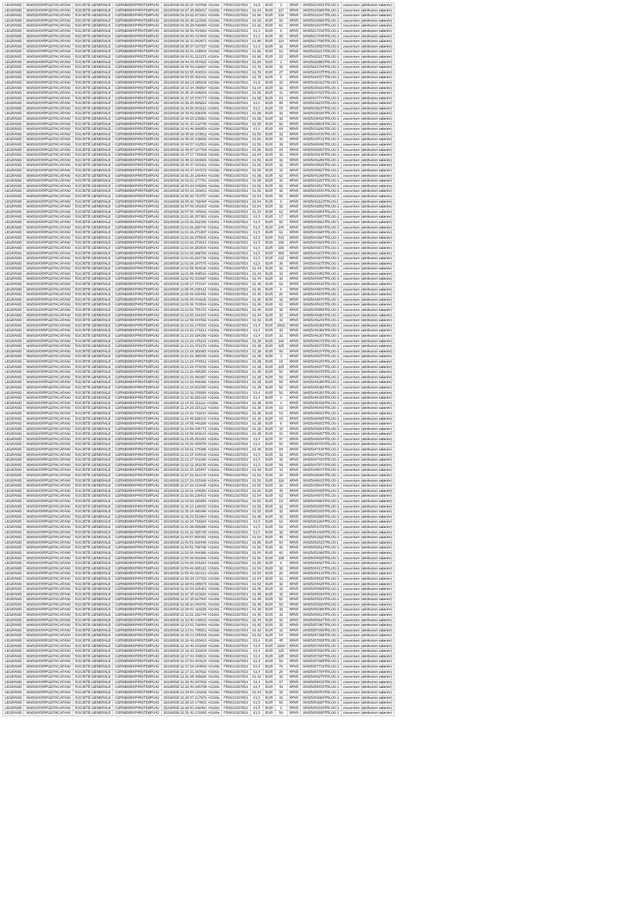| LEGRAND | 969500XXRPGD7HCAFA90 | SOCIETE GENERALE | O2RNE8IBXP4R0TD8PU42 | 20190508 09:20:15.424498 +0100s | FR0010307819 | 61,8 | EUR | 1 | XPAR | 00425013401TRLO0-1 | couverture (attribution salariée) |
| LEGRAND | 969500XXRPGD7HCAFA90 | SOCIETE GENERALE | O2RNE8IBXP4R0TD8PU42 | 20190508 09:27:25.880017 +0100s | FR0010307819 | 61,94 | EUR | 117 | XPAR | 00425015989TRLO0-1 | couverture (attribution salariée) |
| LEGRAND | 969500XXRPGD7HCAFA90 | SOCIETE GENERALE | O2RNE8IBXP4R0TD8PU42 | 20190508 09:29:02.873363 +0100s | FR0010307819 | 61,96 | EUR | 139 | XPAR | 00425016047TRLO0-1 | couverture (attribution salariée) |
| LEGRAND | 969500XXRPGD7HCAFA90 | SOCIETE GENERALE | O2RNE8IBXP4R0TD8PU42 | 20190508 09:29:38.123326 +0100s | FR0010307819 | 61,92 | EUR | 59 | XPAR | 00425016686TRLO0-1 | couverture (attribution salariée) |
| LEGRAND | 969500XXRPGD7HCAFA90 | SOCIETE GENERALE | O2RNE8IBXP4R0TD8PU42 | 20190508 09:30:28.590989 +0100s | FR0010307819 | 61,92 | EUR | 61 | XPAR | 00425016970TRLO0-1 | couverture (attribution salariée) |
| LEGRAND | 969500XXRPGD7HCAFA90 | SOCIETE GENERALE | O2RNE8IBXP4R0TD8PU42 | 20190508 09:30:50.414000 +0100s | FR0010307819 | 61,9 | EUR | 6 | XPAR | 00425017042TRLO0-1 | couverture (attribution salariée) |
| LEGRAND | 969500XXRPGD7HCAFA90 | SOCIETE GENERALE | O2RNE8IBXP4R0TD8PU42 | 20190508 09:30:50.417843 +0100s | FR0010307819 | 61,9 | EUR | 26 | XPAR | 00425017045TRLO0-1 | couverture (attribution salariée) |
| LEGRAND | 969500XXRPGD7HCAFA90 | SOCIETE GENERALE | O2RNE8IBXP4R0TD8PU42 | 20190508 09:32:31.842671 +0100s | FR0010307819 | 61,86 | EUR | 114 | XPAR | 00425017590TRLO0-1 | couverture (attribution salariée) |
| LEGRAND | 969500XXRPGD7HCAFA90 | SOCIETE GENERALE | O2RNE8IBXP4R0TD8PU42 | 20190508 09:35:57.027337 +0100s | FR0010307819 | 61,9 | EUR | 32 | XPAR | 00425018553TRLO0-1 | couverture (attribution salariée) |
| LEGRAND | 969500XXRPGD7HCAFA90 | SOCIETE GENERALE | O2RNE8IBXP4R0TD8PU42 | 20190508 09:42:01.108604 +0100s | FR0010307819 | 61,86 | EUR | 10 | XPAR | 00425020213TRLO0-1 | couverture (attribution salariée) |
| LEGRAND | 969500XXRPGD7HCAFA90 | SOCIETE GENERALE | O2RNE8IBXP4R0TD8PU42 | 20190508 09:42:01.113272 +0100s | FR0010307819 | 61,86 | EUR | 22 | XPAR | 00425020217TRLO0-1 | couverture (attribution salariée) |
| LEGRAND | 969500XXRPGD7HCAFA90 | SOCIETE GENERALE | O2RNE8IBXP4R0TD8PU42 | 20190508 09:44:35.557822 +0100s | FR0010307819 | 61,84 | EUR | 1 | XPAR | 00425020883TRLO0-1 | couverture (attribution salariée) |
| LEGRAND | 969500XXRPGD7HCAFA90 | SOCIETE GENERALE | O2RNE8IBXP4R0TD8PU42 | 20190508 09:46:54.018667 +0100s | FR0010307819 | 61,78 | EUR | 32 | XPAR | 00425021794TRLO0-1 | couverture (attribution salariée) |
| LEGRAND | 969500XXRPGD7HCAFA90 | SOCIETE GENERALE | O2RNE8IBXP4R0TD8PU42 | 20190508 09:53:55.401533 +0100s | FR0010307819 | 61,78 | EUR | 27 | XPAR | 00425024375TRLO0-1 | couverture (attribution salariée) |
| LEGRAND | 969500XXRPGD7HCAFA90 | SOCIETE GENERALE | O2RNE8IBXP4R0TD8PU42 | 20190508 09:53:55.501432 +0100s | FR0010307819 | 61,78 | EUR | 5 | XPAR | 00425024377TRLO0-1 | couverture (attribution salariée) |
| LEGRAND | 969500XXRPGD7HCAFA90 | SOCIETE GENERALE | O2RNE8IBXP4R0TD8PU42 | 20190508 10:00:15.085038 +0100s | FR0010307819 | 61,8 | EUR | 32 | XPAR | 00425026311TRLO0-1 | couverture (attribution salariée) |
| LEGRAND | 969500XXRPGD7HCAFA90 | SOCIETE GENERALE | O2RNE8IBXP4R0TD8PU42 | 20190508 10:33:34.389567 +0100s | FR0010307819 | 61,64 | EUR | 32 | XPAR | 00425036929TRLO0-1 | couverture (attribution salariée) |
| LEGRAND | 969500XXRPGD7HCAFA90 | SOCIETE GENERALE | O2RNE8IBXP4R0TD8PU42 | 20190508 10:35:35.805659 +0100s | FR0010307819 | 61,56 | EUR | 31 | XPAR | 00425037425TRLO0-1 | couverture (attribution salariée) |
| LEGRAND | 969500XXRPGD7HCAFA90 | SOCIETE GENERALE | O2RNE8IBXP4R0TD8PU42 | 20190508 10:37:15.576775 +0100s | FR0010307819 | 61,58 | EUR | 19 | XPAR | 00425037774TRLO0-1 | couverture (attribution salariée) |
| LEGRAND | 969500XXRPGD7HCAFA90 | SOCIETE GENERALE | O2RNE8IBXP4R0TD8PU42 | 20190508 10:39:25.889222 +0100s | FR0010307819 | 61,6 | EUR | 88 | XPAR | 00425038233TRLO0-1 | couverture (attribution salariée) |
| LEGRAND | 969500XXRPGD7HCAFA90 | SOCIETE GENERALE | O2RNE8IBXP4R0TD8PU42 | 20190508 10:39:25.893119 +0100s | FR0010307819 | 61,6 | EUR | 15 | XPAR | 00425038237TRLO0-1 | couverture (attribution salariée) |
| LEGRAND | 969500XXRPGD7HCAFA90 | SOCIETE GENERALE | O2RNE8IBXP4R0TD8PU42 | 20190508 10:39:52.606156 +0100s | FR0010307819 | 61,58 | EUR | 32 | XPAR | 00425038326TRLO0-1 | couverture (attribution salariée) |
| LEGRAND | 969500XXRPGD7HCAFA90 | SOCIETE GENERALE | O2RNE8IBXP4R0TD8PU42 | 20190508 10:40:15.235863 +0100s | FR0010307819 | 61,58 | EUR | 32 | XPAR | 00425038420TRLO0-1 | couverture (attribution salariée) |
| LEGRAND | 969500XXRPGD7HCAFA90 | SOCIETE GENERALE | O2RNE8IBXP4R0TD8PU42 | 20190508 10:41:33.932746 +0100s | FR0010307819 | 61,58 | EUR | 60 | XPAR | 00425038834TRLO0-1 | couverture (attribution salariée) |
| LEGRAND | 969500XXRPGD7HCAFA90 | SOCIETE GENERALE | O2RNE8IBXP4R0TD8PU42 | 20190508 10:43:46.846859 +0100s | FR0010307819 | 61,6 | EUR | 64 | XPAR | 00425039292TRLO0-1 | couverture (attribution salariée) |
| LEGRAND | 969500XXRPGD7HCAFA90 | SOCIETE GENERALE | O2RNE8IBXP4R0TD8PU42 | 20190508 10:45:06.233812 +0100s | FR0010307819 | 61,56 | EUR | 32 | XPAR | 00425039720TRLO0-1 | couverture (attribution salariée) |
| LEGRAND | 969500XXRPGD7HCAFA90 | SOCIETE GENERALE | O2RNE8IBXP4R0TD8PU42 | 20190508 10:45:06.238020 +0100s | FR0010307819 | 61,56 | EUR | 32 | XPAR | 00425039721TRLO0-1 | couverture (attribution salariée) |
| LEGRAND | 969500XXRPGD7HCAFA90 | SOCIETE GENERALE | O2RNE8IBXP4R0TD8PU42 | 20190508 10:46:57.912561 +0100s | FR0010307819 | 61,56 | EUR | 38 | XPAR | 00425040096TRLO0-1 | couverture (attribution salariée) |
| LEGRAND | 969500XXRPGD7HCAFA90 | SOCIETE GENERALE | O2RNE8IBXP4R0TD8PU42 | 20190508 10:46:57.917768 +0100s | FR0010307819 | 61,56 | EUR | 24 | XPAR | 00425040097TRLO0-1 | couverture (attribution salariée) |
| LEGRAND | 969500XXRPGD7HCAFA90 | SOCIETE GENERALE | O2RNE8IBXP4R0TD8PU42 | 20190508 10:47:17.726998 +0100s | FR0010307819 | 61,54 | EUR | 32 | XPAR | 00425040145TRLO0-1 | couverture (attribution salariée) |
| LEGRAND | 969500XXRPGD7HCAFA90 | SOCIETE GENERALE | O2RNE8IBXP4R0TD8PU42 | 20190508 10:48:10.069906 +0100s | FR0010307819 | 61,56 | EUR | 32 | XPAR | 00425040286TRLO0-1 | couverture (attribution salariée) |
| LEGRAND | 969500XXRPGD7HCAFA90 | SOCIETE GENERALE | O2RNE8IBXP4R0TD8PU42 | 20190508 10:49:37.643361 +0100s | FR0010307819 | 61,56 | EUR | 32 | XPAR | 00425040626TRLO0-1 | couverture (attribution salariée) |
| LEGRAND | 969500XXRPGD7HCAFA90 | SOCIETE GENERALE | O2RNE8IBXP4R0TD8PU42 | 20190508 10:49:37.647172 +0100s | FR0010307819 | 61,56 | EUR | 32 | XPAR | 00425040627TRLO0-1 | couverture (attribution salariée) |
| LEGRAND | 969500XXRPGD7HCAFA90 | SOCIETE GENERALE | O2RNE8IBXP4R0TD8PU42 | 20190508 10:51:39.156409 +0100s | FR0010307819 | 61,58 | EUR | 62 | XPAR | 00425041098TRLO0-1 | couverture (attribution salariée) |
| LEGRAND | 969500XXRPGD7HCAFA90 | SOCIETE GENERALE | O2RNE8IBXP4R0TD8PU42 | 20190508 10:52:01.277781 +0100s | FR0010307819 | 61,58 | EUR | 32 | XPAR | 00425041227TRLO0-1 | couverture (attribution salariée) |
| LEGRAND | 969500XXRPGD7HCAFA90 | SOCIETE GENERALE | O2RNE8IBXP4R0TD8PU42 | 20190508 10:53:04.548290 +0100s | FR0010307819 | 61,56 | EUR | 60 | XPAR | 00425041517TRLO0-1 | couverture (attribution salariée) |
| LEGRAND | 969500XXRPGD7HCAFA90 | SOCIETE GENERALE | O2RNE8IBXP4R0TD8PU42 | 20190508 10:53:16.359033 +0100s | FR0010307819 | 61,56 | EUR | 32 | XPAR | 00425041541TRLO0-1 | couverture (attribution salariée) |
| LEGRAND | 969500XXRPGD7HCAFA90 | SOCIETE GENERALE | O2RNE8IBXP4R0TD8PU42 | 20190508 10:55:00.763757 +0100s | FR0010307819 | 61,54 | EUR | 56 | XPAR | 00425042109TRLO0-1 | couverture (attribution salariée) |
| LEGRAND | 969500XXRPGD7HCAFA90 | SOCIETE GENERALE | O2RNE8IBXP4R0TD8PU42 | 20190508 10:55:00.768464 +0100s | FR0010307819 | 61,54 | EUR | 6 | XPAR | 00425042113TRLO0-1 | couverture (attribution salariée) |
| LEGRAND | 969500XXRPGD7HCAFA90 | SOCIETE GENERALE | O2RNE8IBXP4R0TD8PU42 | 20190508 10:57:55.341605 +0100s | FR0010307819 | 61,54 | EUR | 32 | XPAR | 00425042852TRLO0-1 | couverture (attribution salariée) |
| LEGRAND | 969500XXRPGD7HCAFA90 | SOCIETE GENERALE | O2RNE8IBXP4R0TD8PU42 | 20190508 10:57:55.345693 +0100s | FR0010307819 | 61,54 | EUR | 62 | XPAR | 00425042854TRLO0-1 | couverture (attribution salariée) |
| LEGRAND | 969500XXRPGD7HCAFA90 | SOCIETE GENERALE | O2RNE8IBXP4R0TD8PU42 | 20190508 11:01:06.257903 +0100s | FR0010307819 | 61,5 | EUR | 17 | XPAR | 00425043657TRLO0-1 | couverture (attribution salariée) |
| LEGRAND | 969500XXRPGD7HCAFA90 | SOCIETE GENERALE | O2RNE8IBXP4R0TD8PU42 | 20190508 11:01:06.262356 +0100s | FR0010307819 | 61,5 | EUR | 50 | XPAR | 00425043661TRLO0-1 | couverture (attribution salariée) |
| LEGRAND | 969500XXRPGD7HCAFA90 | SOCIETE GENERALE | O2RNE8IBXP4R0TD8PU42 | 20190508 11:01:06.266740 +0100s | FR0010307819 | 61,5 | EUR | 145 | XPAR | 00425043663TRLO0-1 | couverture (attribution salariée) |
| LEGRAND | 969500XXRPGD7HCAFA90 | SOCIETE GENERALE | O2RNE8IBXP4R0TD8PU42 | 20190508 11:01:06.271807 +0100s | FR0010307819 | 61,5 | EUR | 62 | XPAR | 00425043665TRLO0-1 | couverture (attribution salariée) |
| LEGRAND | 969500XXRPGD7HCAFA90 | SOCIETE GENERALE | O2RNE8IBXP4R0TD8PU42 | 20190508 11:01:06.275839 +0100s | FR0010307819 | 61,5 | EUR | 519 | XPAR | 00425043667TRLO0-1 | couverture (attribution salariée) |
| LEGRAND | 969500XXRPGD7HCAFA90 | SOCIETE GENERALE | O2RNE8IBXP4R0TD8PU42 | 20190508 11:01:06.279913 +0100s | FR0010307819 | 61,5 | EUR | 106 | XPAR | 00425043669TRLO0-1 | couverture (attribution salariée) |
| LEGRAND | 969500XXRPGD7HCAFA90 | SOCIETE GENERALE | O2RNE8IBXP4R0TD8PU42 | 20190508 11:01:06.283509 +0100s | FR0010307819 | 61,5 | EUR | 106 | XPAR | 00425043671TRLO0-1 | couverture (attribution salariée) |
| LEGRAND | 969500XXRPGD7HCAFA90 | SOCIETE GENERALE | O2RNE8IBXP4R0TD8PU42 | 20190508 11:01:06.288783 +0100s | FR0010307819 | 61,5 | EUR | 809 | XPAR | 00425043672TRLO0-1 | couverture (attribution salariée) |
| LEGRAND | 969500XXRPGD7HCAFA90 | SOCIETE GENERALE | O2RNE8IBXP4R0TD8PU42 | 20190508 11:01:06.293736 +0100s | FR0010307819 | 61,5 | EUR | 212 | XPAR | 00425043674TRLO0-1 | couverture (attribution salariée) |
| LEGRAND | 969500XXRPGD7HCAFA90 | SOCIETE GENERALE | O2RNE8IBXP4R0TD8PU42 | 20190508 11:01:06.297570 +0100s | FR0010307819 | 61,5 | EUR | 36 | XPAR | 00425043675TRLO0-1 | couverture (attribution salariée) |
| LEGRAND | 969500XXRPGD7HCAFA90 | SOCIETE GENERALE | O2RNE8IBXP4R0TD8PU42 | 20190508 11:01:58.404636 +0100s | FR0010307819 | 61,44 | EUR | 32 | XPAR | 00425043950TRLO0-1 | couverture (attribution salariée) |
| LEGRAND | 969500XXRPGD7HCAFA90 | SOCIETE GENERALE | O2RNE8IBXP4R0TD8PU42 | 20190508 11:01:58.408516 +0100s | FR0010307819 | 61,44 | EUR | 32 | XPAR | 00425043951TRLO0-1 | couverture (attribution salariée) |
| LEGRAND | 969500XXRPGD7HCAFA90 | SOCIETE GENERALE | O2RNE8IBXP4R0TD8PU42 | 20190508 11:02:42.333687 +0100s | FR0010307819 | 61,44 | EUR | 32 | XPAR | 00425044097TRLO0-1 | couverture (attribution salariée) |
| LEGRAND | 969500XXRPGD7HCAFA90 | SOCIETE GENERALE | O2RNE8IBXP4R0TD8PU42 | 20190508 11:05:17.471947 +0100s | FR0010307819 | 61,48 | EUR | 62 | XPAR | 00425044641TRLO0-1 | couverture (attribution salariée) |
| LEGRAND | 969500XXRPGD7HCAFA90 | SOCIETE GENERALE | O2RNE8IBXP4R0TD8PU42 | 20190508 11:06:45.935412 +0100s | FR0010307819 | 61,46 | EUR | 6 | XPAR | 00425044876TRLO0-1 | couverture (attribution salariée) |
| LEGRAND | 969500XXRPGD7HCAFA90 | SOCIETE GENERALE | O2RNE8IBXP4R0TD8PU42 | 20190508 11:06:45.939481 +0100s | FR0010307819 | 61,46 | EUR | 26 | XPAR | 00425044878TRLO0-1 | couverture (attribution salariée) |
| LEGRAND | 969500XXRPGD7HCAFA90 | SOCIETE GENERALE | O2RNE8IBXP4R0TD8PU42 | 20190508 11:06:45.943626 +0100s | FR0010307819 | 61,46 | EUR | 32 | XPAR | 00425044879TRLO0-1 | couverture (attribution salariée) |
| LEGRAND | 969500XXRPGD7HCAFA90 | SOCIETE GENERALE | O2RNE8IBXP4R0TD8PU42 | 20190508 11:09:38.703504 +0100s | FR0010307819 | 61,46 | EUR | 62 | XPAR | 00425045631TRLO0-1 | couverture (attribution salariée) |
| LEGRAND | 969500XXRPGD7HCAFA90 | SOCIETE GENERALE | O2RNE8IBXP4R0TD8PU42 | 20190508 11:10:56.755372 +0100s | FR0010307819 | 61,46 | EUR | 32 | XPAR | 00425045858TRLO0-1 | couverture (attribution salariée) |
| LEGRAND | 969500XXRPGD7HCAFA90 | SOCIETE GENERALE | O2RNE8IBXP4R0TD8PU42 | 20190508 11:12:05.104107 +0100s | FR0010307819 | 61,44 | EUR | 32 | XPAR | 00425046063TRLO0-1 | couverture (attribution salariée) |
| LEGRAND | 969500XXRPGD7HCAFA90 | SOCIETE GENERALE | O2RNE8IBXP4R0TD8PU42 | 20190508 11:12:58.647002 +0100s | FR0010307819 | 61,42 | EUR | 32 | XPAR | 00425046239TRLO0-1 | couverture (attribution salariée) |
| LEGRAND | 969500XXRPGD7HCAFA90 | SOCIETE GENERALE | O2RNE8IBXP4R0TD8PU42 | 20190508 11:13:29.174033 +0100s | FR0010307819 | 61,4 | EUR | 2000 | XPAR | 00425046362TRLO0-1 | couverture (attribution salariée) |
| LEGRAND | 969500XXRPGD7HCAFA90 | SOCIETE GENERALE | O2RNE8IBXP4R0TD8PU42 | 20190508 11:13:29.179213 +0100s | FR0010307819 | 61,4 | EUR | 32 | XPAR | 00425046366TRLO0-1 | couverture (attribution salariée) |
| LEGRAND | 969500XXRPGD7HCAFA90 | SOCIETE GENERALE | O2RNE8IBXP4R0TD8PU42 | 20190508 11:13:29.184380 +0100s | FR0010307819 | 61,4 | EUR | 32 | XPAR | 00425046367TRLO0-1 | couverture (attribution salariée) |
| LEGRAND | 969500XXRPGD7HCAFA90 | SOCIETE GENERALE | O2RNE8IBXP4R0TD8PU42 | 20190508 11:13:29.375231 +0100s | FR0010307819 | 61,38 | EUR | 190 | XPAR | 00425046372TRLO0-1 | couverture (attribution salariée) |
| LEGRAND | 969500XXRPGD7HCAFA90 | SOCIETE GENERALE | O2RNE8IBXP4R0TD8PU42 | 20190508 11:13:29.379179 +0100s | FR0010307819 | 61,38 | EUR | 125 | XPAR | 00425046373TRLO0-1 | couverture (attribution salariée) |
| LEGRAND | 969500XXRPGD7HCAFA90 | SOCIETE GENERALE | O2RNE8IBXP4R0TD8PU42 | 20190508 11:13:29.382983 +0100s | FR0010307819 | 61,38 | EUR | 50 | XPAR | 00425046374TRLO0-1 | couverture (attribution salariée) |
| LEGRAND | 969500XXRPGD7HCAFA90 | SOCIETE GENERALE | O2RNE8IBXP4R0TD8PU42 | 20190508 11:13:29.386646 +0100s | FR0010307819 | 61,38 | EUR | 3 | XPAR | 00425046375TRLO0-1 | couverture (attribution salariée) |
| LEGRAND | 969500XXRPGD7HCAFA90 | SOCIETE GENERALE | O2RNE8IBXP4R0TD8PU42 | 20190508 11:13:29.474812 +0100s | FR0010307819 | 61,38 | EUR | 18 | XPAR | 00425046376TRLO0-1 | couverture (attribution salariée) |
| LEGRAND | 969500XXRPGD7HCAFA90 | SOCIETE GENERALE | O2RNE8IBXP4R0TD8PU42 | 20190508 11:13:29.479640 +0100s | FR0010307819 | 61,38 | EUR | 125 | XPAR | 00425046377TRLO0-1 | couverture (attribution salariée) |
| LEGRAND | 969500XXRPGD7HCAFA90 | SOCIETE GENERALE | O2RNE8IBXP4R0TD8PU42 | 20190508 11:13:29.485255 +0100s | FR0010307819 | 61,38 | EUR | 50 | XPAR | 00425046378TRLO0-1 | couverture (attribution salariée) |
| LEGRAND | 969500XXRPGD7HCAFA90 | SOCIETE GENERALE | O2RNE8IBXP4R0TD8PU42 | 20190508 11:13:29.490957 +0100s | FR0010307819 | 61,38 | EUR | 50 | XPAR | 00425046379TRLO0-1 | couverture (attribution salariée) |
| LEGRAND | 969500XXRPGD7HCAFA90 | SOCIETE GENERALE | O2RNE8IBXP4R0TD8PU42 | 20190508 11:13:29.496680 +0100s | FR0010307819 | 61,38 | EUR | 56 | XPAR | 00425046380TRLO0-1 | couverture (attribution salariée) |
| LEGRAND | 969500XXRPGD7HCAFA90 | SOCIETE GENERALE | O2RNE8IBXP4R0TD8PU42 | 20190508 11:13:29.501655 +0100s | FR0010307819 | 61,38 | EUR | 56 | XPAR | 00425046381TRLO0-1 | couverture (attribution salariée) |
| LEGRAND | 969500XXRPGD7HCAFA90 | SOCIETE GENERALE | O2RNE8IBXP4R0TD8PU42 | 20190508 11:13:30.276809 +0100s | FR0010307819 | 61,4 | EUR | 50 | XPAR | 00425046391TRLO0-1 | couverture (attribution salariée) |
| LEGRAND | 969500XXRPGD7HCAFA90 | SOCIETE GENERALE | O2RNE8IBXP4R0TD8PU42 | 20190508 11:13:30.281018 +0100s | FR0010307819 | 61,4 | EUR | 9 | XPAR | 00425046392TRLO0-1 | couverture (attribution salariée) |
| LEGRAND | 969500XXRPGD7HCAFA90 | SOCIETE GENERALE | O2RNE8IBXP4R0TD8PU42 | 20190508 11:14:20.311110 +0100s | FR0010307819 | 61,38 | EUR | 9 | XPAR | 00425046498TRLO0-1 | couverture (attribution salariée) |
| LEGRAND | 969500XXRPGD7HCAFA90 | SOCIETE GENERALE | O2RNE8IBXP4R0TD8PU42 | 20190508 11:14:20.315122 +0100s | FR0010307819 | 61,38 | EUR | 10 | XPAR | 00425046499TRLO0-1 | couverture (attribution salariée) |
| LEGRAND | 969500XXRPGD7HCAFA90 | SOCIETE GENERALE | O2RNE8IBXP4R0TD8PU42 | 20190508 11:14:20.711643 +0100s | FR0010307819 | 61,38 | EUR | 53 | XPAR | 00425046503TRLO0-1 | couverture (attribution salariée) |
| LEGRAND | 969500XXRPGD7HCAFA90 | SOCIETE GENERALE | O2RNE8IBXP4R0TD8PU42 | 20190508 11:14:48.828134 +0100s | FR0010307819 | 61,36 | EUR | 15 | XPAR | 00425046585TRLO0-1 | couverture (attribution salariée) |
| LEGRAND | 969500XXRPGD7HCAFA90 | SOCIETE GENERALE | O2RNE8IBXP4R0TD8PU42 | 20190508 11:14:58.440206 +0100s | FR0010307819 | 61,38 | EUR | 8 | XPAR | 00425046653TRLO0-1 | couverture (attribution salariée) |
| LEGRAND | 969500XXRPGD7HCAFA90 | SOCIETE GENERALE | O2RNE8IBXP4R0TD8PU42 | 20190508 11:14:58.445771 +0100s | FR0010307819 | 61,38 | EUR | 34 | XPAR | 00425046654TRLO0-1 | couverture (attribution salariée) |
| LEGRAND | 969500XXRPGD7HCAFA90 | SOCIETE GENERALE | O2RNE8IBXP4R0TD8PU42 | 20190508 11:14:58.841163 +0100s | FR0010307819 | 61,38 | EUR | 91 | XPAR | 00425046657TRLO0-1 | couverture (attribution salariée) |
| LEGRAND | 969500XXRPGD7HCAFA90 | SOCIETE GENERALE | O2RNE8IBXP4R0TD8PU42 | 20190508 11:15:05.253381 +0100s | FR0010307819 | 61,4 | EUR | 97 | XPAR | 00425046694TRLO0-1 | couverture (attribution salariée) |
| LEGRAND | 969500XXRPGD7HCAFA90 | SOCIETE GENERALE | O2RNE8IBXP4R0TD8PU42 | 20190508 11:15:09.055578 +0100s | FR0010307819 | 61,4 | EUR | 50 | XPAR | 00425046709TRLO0-1 | couverture (attribution salariée) |
| LEGRAND | 969500XXRPGD7HCAFA90 | SOCIETE GENERALE | O2RNE8IBXP4R0TD8PU42 | 20190508 11:18:01.176086 +0100s | FR0010307819 | 61,48 | EUR | 84 | XPAR | 00425047130TRLO0-1 | couverture (attribution salariée) |
| LEGRAND | 969500XXRPGD7HCAFA90 | SOCIETE GENERALE | O2RNE8IBXP4R0TD8PU42 | 20190508 11:19:27.534939 +0100s | FR0010307819 | 61,5 | EUR | 32 | XPAR | 00425047401TRLO0-1 | couverture (attribution salariée) |
| LEGRAND | 969500XXRPGD7HCAFA90 | SOCIETE GENERALE | O2RNE8IBXP4R0TD8PU42 | 20190508 11:19:27.541000 +0100s | FR0010307819 | 61,5 | EUR | 32 | XPAR | 00425047403TRLO0-1 | couverture (attribution salariée) |
| LEGRAND | 969500XXRPGD7HCAFA90 | SOCIETE GENERALE | O2RNE8IBXP4R0TD8PU42 | 20190508 11:22:12.351155 +0100s | FR0010307819 | 61,5 | EUR | 58 | XPAR | 00425047871TRLO0-1 | couverture (attribution salariée) |
| LEGRAND | 969500XXRPGD7HCAFA90 | SOCIETE GENERALE | O2RNE8IBXP4R0TD8PU42 | 20190508 11:23:15.199457 +0100s | FR0010307819 | 61,48 | EUR | 33 | XPAR | 00425048073TRLO0-1 | couverture (attribution salariée) |
| LEGRAND | 969500XXRPGD7HCAFA90 | SOCIETE GENERALE | O2RNE8IBXP4R0TD8PU42 | 20190508 11:27:22.910176 +0100s | FR0010307819 | 61,52 | EUR | 34 | XPAR | 00425048906TRLO0-1 | couverture (attribution salariée) |
| LEGRAND | 969500XXRPGD7HCAFA90 | SOCIETE GENERALE | O2RNE8IBXP4R0TD8PU42 | 20190508 11:27:29.215928 +0100s | FR0010307819 | 61,52 | EUR | 110 | XPAR | 00425048933TRLO0-1 | couverture (attribution salariée) |
| LEGRAND | 969500XXRPGD7HCAFA90 | SOCIETE GENERALE | O2RNE8IBXP4R0TD8PU42 | 20190508 11:27:29.219636 +0100s | FR0010307819 | 61,52 | EUR | 32 | XPAR | 00425048934TRLO0-1 | couverture (attribution salariée) |
| LEGRAND | 969500XXRPGD7HCAFA90 | SOCIETE GENERALE | O2RNE8IBXP4R0TD8PU42 | 20190508 11:30:01.944059 +0100s | FR0010307819 | 61,56 | EUR | 45 | XPAR | 00425049458TRLO0-1 | couverture (attribution salariée) |
| LEGRAND | 969500XXRPGD7HCAFA90 | SOCIETE GENERALE | O2RNE8IBXP4R0TD8PU42 | 20190508 11:32:09.236423 +0100s | FR0010307819 | 61,54 | EUR | 62 | XPAR | 00425049970TRLO0-1 | couverture (attribution salariée) |
| LEGRAND | 969500XXRPGD7HCAFA90 | SOCIETE GENERALE | O2RNE8IBXP4R0TD8PU42 | 20190508 11:33:09.186851 +0100s | FR0010307819 | 61,52 | EUR | 19 | XPAR | 00425049964TRLO0-1 | couverture (attribution salariée) |
| LEGRAND | 969500XXRPGD7HCAFA90 | SOCIETE GENERALE | O2RNE8IBXP4R0TD8PU42 | 20190508 11:34:13.128033 +0100s | FR0010307819 | 61,52 | EUR | 32 | XPAR | 00425050095TRLO0-1 | couverture (attribution salariée) |
| LEGRAND | 969500XXRPGD7HCAFA90 | SOCIETE GENERALE | O2RNE8IBXP4R0TD8PU42 | 20190508 11:35:24.480996 +0100s | FR0010307819 | 61,52 | EUR | 32 | XPAR | 00425050316TRLO0-1 | couverture (attribution salariée) |
| LEGRAND | 969500XXRPGD7HCAFA90 | SOCIETE GENERALE | O2RNE8IBXP4R0TD8PU42 | 20190508 11:38:23.519964 +0100s | FR0010307819 | 61,48 | EUR | 32 | XPAR | 00425050885TRLO0-1 | couverture (attribution salariée) |
| LEGRAND | 969500XXRPGD7HCAFA90 | SOCIETE GENERALE | O2RNE8IBXP4R0TD8PU42 | 20190508 11:40:15.718264 +0100s | FR0010307819 | 61,5 | EUR | 62 | XPAR | 00425051264TRLO0-1 | couverture (attribution salariée) |
| LEGRAND | 969500XXRPGD7HCAFA90 | SOCIETE GENERALE | O2RNE8IBXP4R0TD8PU42 | 20190508 11:41:08.858080 +0100s | FR0010307819 | 61,5 | EUR | 18 | XPAR | 00425051378TRLO0-1 | couverture (attribution salariée) |
| LEGRAND | 969500XXRPGD7HCAFA90 | SOCIETE GENERALE | O2RNE8IBXP4R0TD8PU42 | 20190508 11:41:19.365738 +0100s | FR0010307819 | 61,5 | EUR | 32 | XPAR | 00425051408TRLO0-1 | couverture (attribution salariée) |
| LEGRAND | 969500XXRPGD7HCAFA90 | SOCIETE GENERALE | O2RNE8IBXP4R0TD8PU42 | 20190508 11:44:57.804381 +0100s | FR0010307819 | 61,54 | EUR | 40 | XPAR | 00425051820TRLO0-1 | couverture (attribution salariée) |
| LEGRAND | 969500XXRPGD7HCAFA90 | SOCIETE GENERALE | O2RNE8IBXP4R0TD8PU42 | 20190508 11:49:51.606496 +0100s | FR0010307819 | 61,56 | EUR | 59 | XPAR | 00425052511TRLO0-1 | couverture (attribution salariée) |
| LEGRAND | 969500XXRPGD7HCAFA90 | SOCIETE GENERALE | O2RNE8IBXP4R0TD8PU42 | 20190508 11:49:51.706706 +0100s | FR0010307819 | 61,56 | EUR | 39 | XPAR | 00425052512TRLO0-1 | couverture (attribution salariée) |
| LEGRAND | 969500XXRPGD7HCAFA90 | SOCIETE GENERALE | O2RNE8IBXP4R0TD8PU42 | 20190508 11:52:06.994986 +0100s | FR0010307819 | 61,54 | EUR | 60 | XPAR | 00425052968TRLO0-1 | couverture (attribution salariée) |
| LEGRAND | 969500XXRPGD7HCAFA90 | SOCIETE GENERALE | O2RNE8IBXP4R0TD8PU42 | 20190508 11:59:06.669999 +0100s | FR0010307819 | 61,56 | EUR | 108 | XPAR | 00425054025TRLO0-1 | couverture (attribution salariée) |
| LEGRAND | 969500XXRPGD7HCAFA90 | SOCIETE GENERALE | O2RNE8IBXP4R0TD8PU42 | 20190508 11:59:06.676264 +0100s | FR0010307819 | 61,56 | EUR | 6 | XPAR | 00425054027TRLO0-1 | couverture (attribution salariée) |
| LEGRAND | 969500XXRPGD7HCAFA90 | SOCIETE GENERALE | O2RNE8IBXP4R0TD8PU42 | 20190508 11:59:40.005121 +0100s | FR0010307819 | 61,54 | EUR | 32 | XPAR | 00425054137TRLO0-1 | couverture (attribution salariée) |
| LEGRAND | 969500XXRPGD7HCAFA90 | SOCIETE GENERALE | O2RNE8IBXP4R0TD8PU42 | 20190508 11:59:40.010113 +0100s | FR0010307819 | 61,54 | EUR | 20 | XPAR | 00425054139TRLO0-1 | couverture (attribution salariée) |
| LEGRAND | 969500XXRPGD7HCAFA90 | SOCIETE GENERALE | O2RNE8IBXP4R0TD8PU42 | 20190508 12:00:34.157316 +0100s | FR0010307819 | 61,54 | EUR | 32 | XPAR | 00425054525TRLO0-1 | couverture (attribution salariée) |
| LEGRAND | 969500XXRPGD7HCAFA90 | SOCIETE GENERALE | O2RNE8IBXP4R0TD8PU42 | 20190508 12:00:59.085576 +0100s | FR0010307819 | 61,52 | EUR | 32 | XPAR | 00425054625TRLO0-1 | couverture (attribution salariée) |
| LEGRAND | 969500XXRPGD7HCAFA90 | SOCIETE GENERALE | O2RNE8IBXP4R0TD8PU42 | 20190508 12:01:54.925461 +0100s | FR0010307819 | 61,48 | EUR | 32 | XPAR | 00425054808TRLO0-1 | couverture (attribution salariée) |
| LEGRAND | 969500XXRPGD7HCAFA90 | SOCIETE GENERALE | O2RNE8IBXP4R0TD8PU42 | 20190508 12:07:35.623115 +0100s | FR0010307819 | 61,48 | EUR | 32 | XPAR | 00425055918TRLO0-1 | couverture (attribution salariée) |
| LEGRAND | 969500XXRPGD7HCAFA90 | SOCIETE GENERALE | O2RNE8IBXP4R0TD8PU42 | 20190508 12:07:35.627043 +0100s | FR0010307819 | 61,48 | EUR | 52 | XPAR | 00425055919TRLO0-1 | couverture (attribution salariée) |
| LEGRAND | 969500XXRPGD7HCAFA90 | SOCIETE GENERALE | O2RNE8IBXP4R0TD8PU42 | 20190508 12:08:20.049741 +0100s | FR0010307819 | 61,48 | EUR | 69 | XPAR | 00425056029TRLO0-1 | couverture (attribution salariée) |
| LEGRAND | 969500XXRPGD7HCAFA90 | SOCIETE GENERALE | O2RNE8IBXP4R0TD8PU42 | 20190508 12:09:53.329226 +0100s | FR0010307819 | 61,48 | EUR | 32 | XPAR | 00425056389TRLO0-1 | couverture (attribution salariée) |
| LEGRAND | 969500XXRPGD7HCAFA90 | SOCIETE GENERALE | O2RNE8IBXP4R0TD8PU42 | 20190508 12:11:01.182744 +0100s | FR0010307819 | 61,46 | EUR | 32 | XPAR | 00425056613TRLO0-1 | couverture (attribution salariée) |
| LEGRAND | 969500XXRPGD7HCAFA90 | SOCIETE GENERALE | O2RNE8IBXP4R0TD8PU42 | 20190508 12:12:40.130510 +0100s | FR0010307819 | 61,44 | EUR | 32 | XPAR | 00425056827TRLO0-1 | couverture (attribution salariée) |
| LEGRAND | 969500XXRPGD7HCAFA90 | SOCIETE GENERALE | O2RNE8IBXP4R0TD8PU42 | 20190508 12:13:51.700499 +0100s | FR0010307819 | 61,42 | EUR | 32 | XPAR | 00425057087TRLO0-1 | couverture (attribution salariée) |
| LEGRAND | 969500XXRPGD7HCAFA90 | SOCIETE GENERALE | O2RNE8IBXP4R0TD8PU42 | 20190508 12:13:51.705501 +0100s | FR0010307819 | 61,42 | EUR | 32 | XPAR | 00425057090TRLO0-1 | couverture (attribution salariée) |
| LEGRAND | 969500XXRPGD7HCAFA90 | SOCIETE GENERALE | O2RNE8IBXP4R0TD8PU42 | 20190508 12:15:13.155158 +0100s | FR0010307819 | 61,42 | EUR | 54 | XPAR | 00425057398TRLO0-1 | couverture (attribution salariée) |
| LEGRAND | 969500XXRPGD7HCAFA90 | SOCIETE GENERALE | O2RNE8IBXP4R0TD8PU42 | 20190508 12:16:49.029413 +0100s | FR0010307819 | 61,4 | EUR | 45 | XPAR | 00425057658TRLO0-1 | couverture (attribution salariée) |
| LEGRAND | 969500XXRPGD7HCAFA90 | SOCIETE GENERALE | O2RNE8IBXP4R0TD8PU42 | 20190508 12:16:49.033398 +0100s | FR0010307819 | 61,4 | EUR | 1000 | XPAR | 00425057659TRLO0-1 | couverture (attribution salariée) |
| LEGRAND | 969500XXRPGD7HCAFA90 | SOCIETE GENERALE | O2RNE8IBXP4R0TD8PU42 | 20190508 12:16:49.229254 +0100s | FR0010307819 | 61,4 | EUR | 125 | XPAR | 00425057660TRLO0-1 | couverture (attribution salariée) |
| LEGRAND | 969500XXRPGD7HCAFA90 | SOCIETE GENERALE | O2RNE8IBXP4R0TD8PU42 | 20190508 12:17:03.438631 +0100s | FR0010307819 | 61,4 | EUR | 125 | XPAR | 00425057687TRLO0-1 | couverture (attribution salariée) |
| LEGRAND | 969500XXRPGD7HCAFA90 | SOCIETE GENERALE | O2RNE8IBXP4R0TD8PU42 | 20190508 12:17:03.443124 +0100s | FR0010307819 | 61,4 | EUR | 50 | XPAR | 00425057688TRLO0-1 | couverture (attribution salariée) |
| LEGRAND | 969500XXRPGD7HCAFA90 | SOCIETE GENERALE | O2RNE8IBXP4R0TD8PU42 | 20190508 12:17:18.154890 +0100s | FR0010307819 | 61,4 | EUR | 76 | XPAR | 00425057739TRLO0-1 | couverture (attribution salariée) |
| LEGRAND | 969500XXRPGD7HCAFA90 | SOCIETE GENERALE | O2RNE8IBXP4R0TD8PU42 | 20190508 12:17:31.967811 +0100s | FR0010307819 | 61,4 | EUR | 29 | XPAR | 00425057784TRLO0-1 | couverture (attribution salariée) |
| LEGRAND | 969500XXRPGD7HCAFA90 | SOCIETE GENERALE | O2RNE8IBXP4R0TD8PU42 | 20190508 12:21:08.496684 +0100s | FR0010307819 | 61,42 | EUR | 32 | XPAR | 00425058279TRLO0-1 | couverture (attribution salariée) |
| LEGRAND | 969500XXRPGD7HCAFA90 | SOCIETE GENERALE | O2RNE8IBXP4R0TD8PU42 | 20190508 12:22:49.847092 +0100s | FR0010307819 | 61,4 | EUR | 67 | XPAR | 00425058431TRLO0-1 | couverture (attribution salariée) |
| LEGRAND | 969500XXRPGD7HCAFA90 | SOCIETE GENERALE | O2RNE8IBXP4R0TD8PU42 | 20190508 12:22:49.946708 +0100s | FR0010307819 | 61,4 | EUR | 49 | XPAR | 00425058433TRLO0-1 | couverture (attribution salariée) |
| LEGRAND | 969500XXRPGD7HCAFA90 | SOCIETE GENERALE | O2RNE8IBXP4R0TD8PU42 | 20190508 12:24:54.129336 +0100s | FR0010307819 | 61,44 | EUR | 32 | XPAR | 00425058753TRLO0-1 | couverture (attribution salariée) |
| LEGRAND | 969500XXRPGD7HCAFA90 | SOCIETE GENERALE | O2RNE8IBXP4R0TD8PU42 | 20190508 12:26:57.217970 +0100s | FR0010307819 | 61,5 | EUR | 32 | XPAR | 00425059069TRLO0-1 | couverture (attribution salariée) |
| LEGRAND | 969500XXRPGD7HCAFA90 | SOCIETE GENERALE | O2RNE8IBXP4R0TD8PU42 | 20190508 12:29:15.174531 +0100s | FR0010307819 | 61,5 | EUR | 60 | XPAR | 00425059287TRLO0-1 | couverture (attribution salariée) |
| LEGRAND | 969500XXRPGD7HCAFA90 | SOCIETE GENERALE | O2RNE8IBXP4R0TD8PU42 | 20190508 12:29:53.090493 +0100s | FR0010307819 | 61,5 | EUR | 1 | XPAR | 00425059339TRLO0-1 | couverture (attribution salariée) |
| LEGRAND | 969500XXRPGD7HCAFA90 | SOCIETE GENERALE | O2RNE8IBXP4R0TD8PU42 | 20190508 12:31:42.170365 +0100s | FR0010307819 | 61,5 | EUR | 59 | XPAR | 00425059595TRLO0-1 | couverture (attribution salariée) |